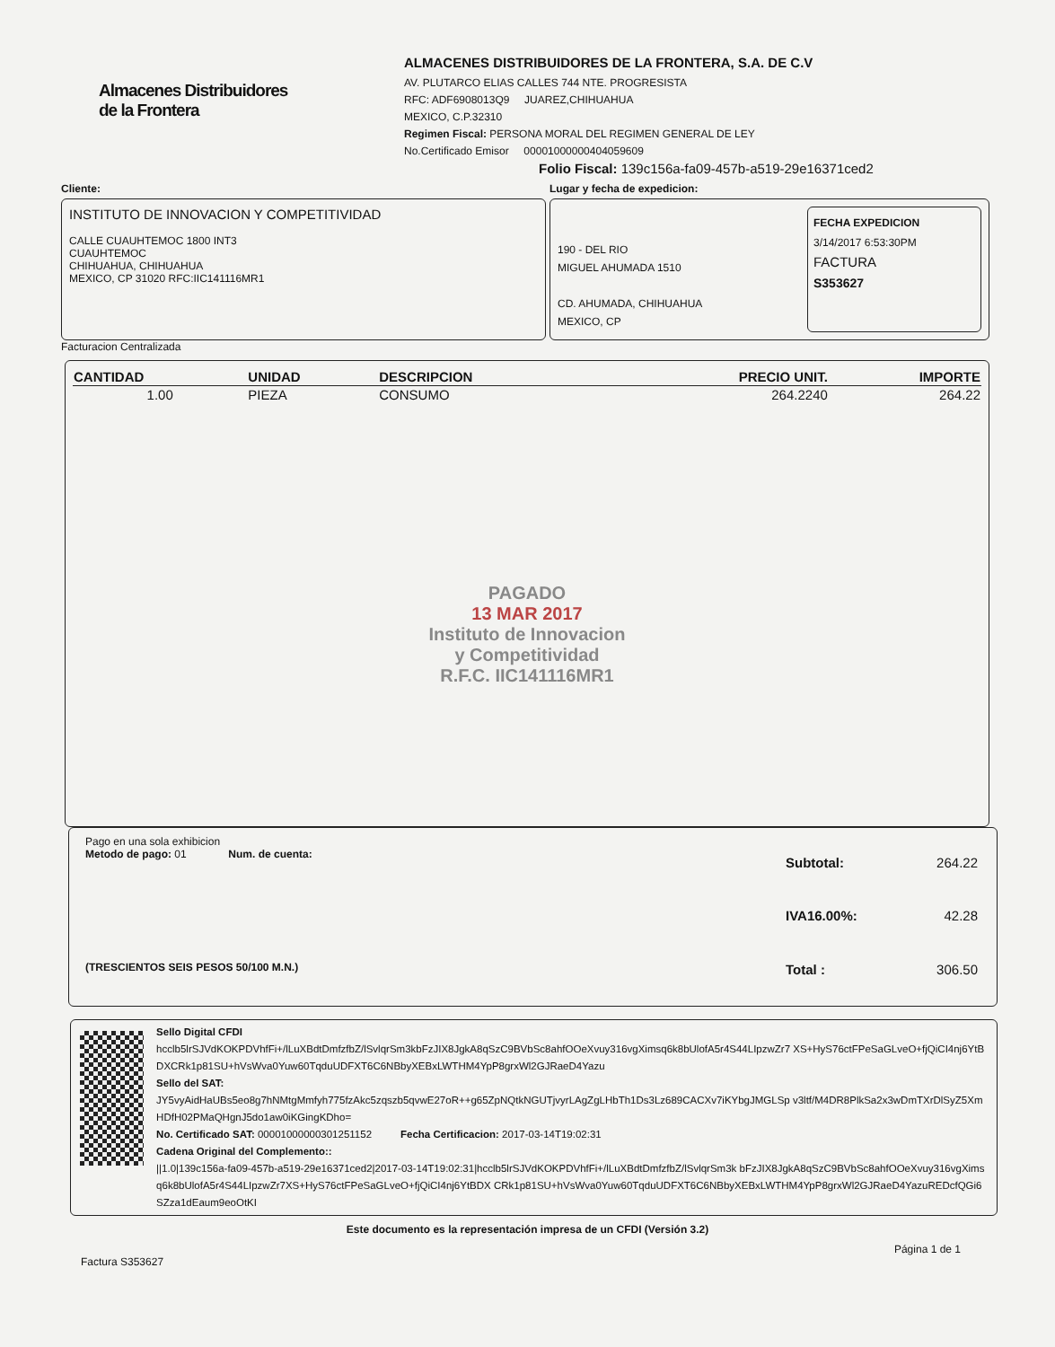Almacenes Distribuidores
de la Frontera
ALMACENES DISTRIBUIDORES DE LA FRONTERA, S.A. DE C.V
AV. PLUTARCO ELIAS CALLES 744 NTE. PROGRESISTA
RFC: ADF6908013Q9 JUAREZ,CHIHUAHUA
MEXICO, C.P.32310
Regimen Fiscal: PERSONA MORAL DEL REGIMEN GENERAL DE LEY
No.Certificado Emisor 00001000000404059609
Folio Fiscal: 139c156a-fa09-457b-a519-29e16371ced2
Cliente:
INSTITUTO DE INNOVACION Y COMPETITIVIDAD
CALLE CUAUHTEMOC 1800 INT3
CUAUHTEMOC
CHIHUAHUA, CHIHUAHUA
MEXICO, CP 31020 RFC:IIC141116MR1
Facturacion Centralizada
Lugar y fecha de expedicion:
190 - DEL RIO
MIGUEL AHUMADA 1510
CD. AHUMADA, CHIHUAHUA
MEXICO, CP
FECHA EXPEDICION
3/14/2017 6:53:30PM
FACTURA
S353627
| CANTIDAD | UNIDAD | DESCRIPCION | PRECIO UNIT. | IMPORTE |
| --- | --- | --- | --- | --- |
| 1.00 | PIEZA | CONSUMO | 264.2240 | 264.22 |
PAGADO
13 MAR 2017
Instituto de Innovacion
y Competitividad
R.F.C. IIC141116MR1
Pago en una sola exhibicion
Metodo de pago: 01 Num. de cuenta:
(TRESCIENTOS SEIS PESOS 50/100 M.N.)
| Subtotal: | 264.22 |
| IVA16.00%: | 42.28 |
| Total : | 306.50 |
Sello Digital CFDI
hcclb5lrSJVdKOKPDVhfFi+/lLuXBdtDmfzfbZ/lSvlqrSm3kbFzJIX8JgkA8qSzC9BVbSc8ahfOOeXvuy316vgXimsq6k8bUlofA5r4S44LIpzwZr7 XS+HyS76ctFPeSaGLveO+fjQiCI4nj6YtBDXCRk1p81SU+hVsWva0Yuw60TqduUDFXT6C6NBbyXEBxLWTHM4YpP8grxWl2GJRaeD4Yazu
Sello del SAT:
JY5vyAidHaUBs5eo8g7hNMtgMmfyh775fzAkc5zqszb5qvwE27oR++g65ZpNQtkNGUTjvyrLAgZgLHbTh1Ds3Lz689CACXv7iKYbgJMGLSp v3ltf/M4DR8PlkSa2x3wDmTXrDlSyZ5XmHDfH02PMaQHgnJ5do1aw0iKGingKDho=
No. Certificado SAT: 00001000000301251152 Fecha Certificacion: 2017-03-14T19:02:31
Cadena Original del Complemento::
||1.0|139c156a-fa09-457b-a519-29e16371ced2|2017-03-14T19:02:31|hcclb5lrSJVdKOKPDVhfFi+/lLuXBdtDmfzfbZ/lSvlqrSm3k bFzJIX8JgkA8qSzC9BVbSc8ahfOOeXvuy316vgXimsq6k8bUlofA5r4S44LIpzwZr7XS+HyS76ctFPeSaGLveO+fjQiCI4nj6YtBDX CRk1p81SU+hVsWva0Yuw60TqduUDFXT6C6NBbyXEBxLWTHM4YpP8grxWl2GJRaeD4YazuREDcfQGi6SZza1dEaum9eoOtKI
Este documento es la representación impresa de un CFDI (Versión 3.2)
Factura S353627 Página 1 de 1